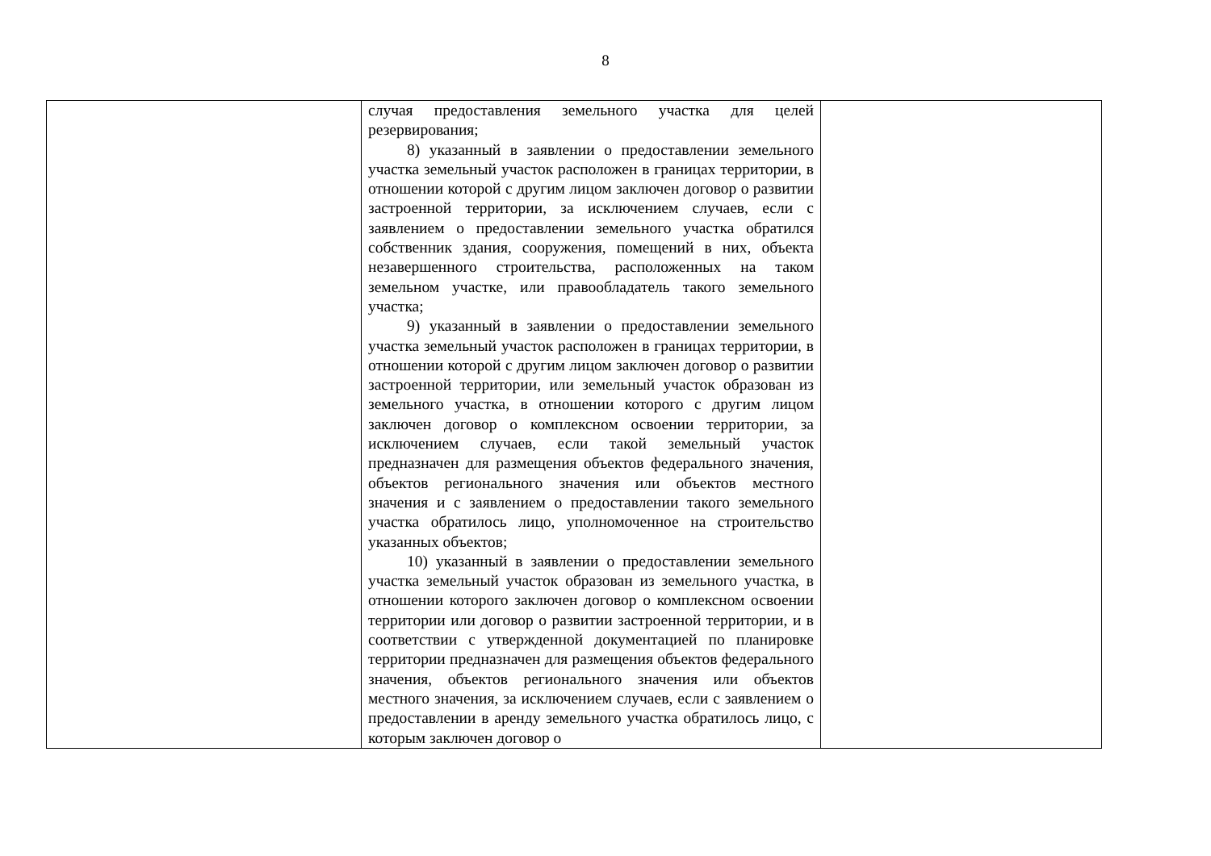8
| | случая предоставления земельного участка для целей резервирования; 8) указанный в заявлении о предоставлении земельного участка земельный участок расположен в границах территории, в отношении которой с другим лицом заключен договор о развитии застроенной территории, за исключением случаев, если с заявлением о предоставлении земельного участка обратился собственник здания, сооружения, помещений в них, объекта незавершенного строительства, расположенных на таком земельном участке, или правообладатель такого земельного участка; 9) указанный в заявлении о предоставлении земельного участка земельный участок расположен в границах территории, в отношении которой с другим лицом заключен договор о развитии застроенной территории, или земельный участок образован из земельного участка, в отношении которого с другим лицом заключен договор о комплексном освоении территории, за исключением случаев, если такой земельный участок предназначен для размещения объектов федерального значения, объектов регионального значения или объектов местного значения и с заявлением о предоставлении такого земельного участка обратилось лицо, уполномоченное на строительство указанных объектов; 10) указанный в заявлении о предоставлении земельного участка земельный участок образован из земельного участка, в отношении которого заключен договор о комплексном освоении территории или договор о развитии застроенной территории, и в соответствии с утвержденной документацией по планировке территории предназначен для размещения объектов федерального значения, объектов регионального значения или объектов местного значения, за исключением случаев, если с заявлением о предоставлении в аренду земельного участка обратилось лицо, с которым заключен договор о | |